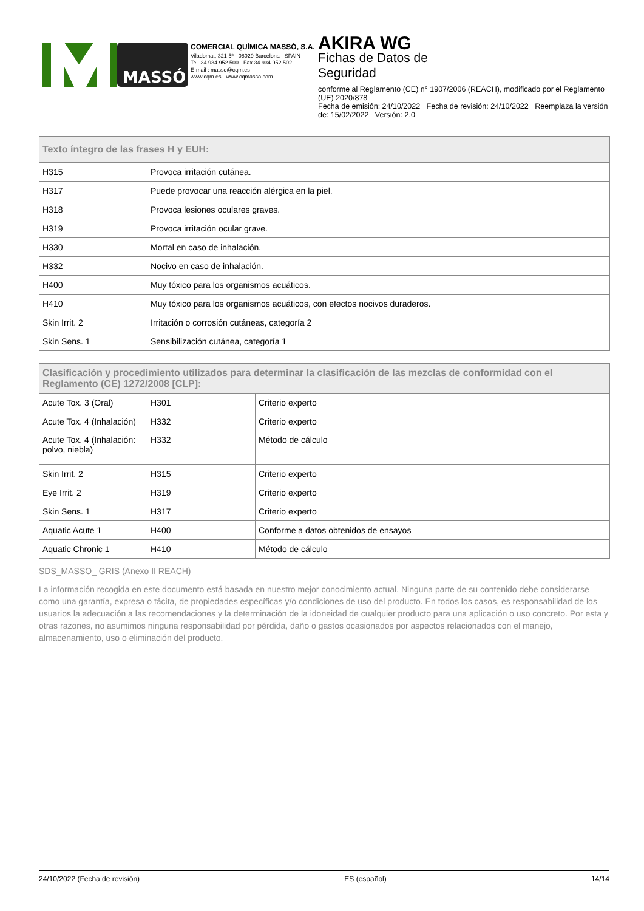MASSÓ
COMERCIAL QUÍMICA MASSÓ, S.A.
Viladomat, 321 5º - 08029 Barcelona - SPAIN
Tel. 34 934 952 500 - Fax 34 934 952 502
E-mail : masso@cqm.es
www.cqm.es - www.cqmasso.com
AKIRA WG
Fichas de Datos de
Seguridad
conforme al Reglamento (CE) n° 1907/2006 (REACH), modificado por el Reglamento (UE) 2020/878
Fecha de emisión: 24/10/2022 Fecha de revisión: 24/10/2022 Reemplaza la versión de: 15/02/2022 Versión: 2.0
| Texto íntegro de las frases H y EUH: | |
| --- | --- |
| H315 | Provoca irritación cutánea. |
| H317 | Puede provocar una reacción alérgica en la piel. |
| H318 | Provoca lesiones oculares graves. |
| H319 | Provoca irritación ocular grave. |
| H330 | Mortal en caso de inhalación. |
| H332 | Nocivo en caso de inhalación. |
| H400 | Muy tóxico para los organismos acuáticos. |
| H410 | Muy tóxico para los organismos acuáticos, con efectos nocivos duraderos. |
| Skin Irrit. 2 | Irritación o corrosión cutáneas, categoría 2 |
| Skin Sens. 1 | Sensibilización cutánea, categoría 1 |
| Clasificación y procedimiento utilizados para determinar la clasificación de las mezclas de conformidad con el Reglamento (CE) 1272/2008 [CLP]: | | |
| --- | --- | --- |
| Acute Tox. 3 (Oral) | H301 | Criterio experto |
| Acute Tox. 4 (Inhalación) | H332 | Criterio experto |
| Acute Tox. 4 (Inhalación: polvo, niebla) | H332 | Método de cálculo |
| Skin Irrit. 2 | H315 | Criterio experto |
| Eye Irrit. 2 | H319 | Criterio experto |
| Skin Sens. 1 | H317 | Criterio experto |
| Aquatic Acute 1 | H400 | Conforme a datos obtenidos de ensayos |
| Aquatic Chronic 1 | H410 | Método de cálculo |
SDS_MASSO_ GRIS (Anexo II REACH)
La información recogida en este documento está basada en nuestro mejor conocimiento actual. Ninguna parte de su contenido debe considerarse como una garantía, expresa o tácita, de propiedades específicas y/o condiciones de uso del producto. En todos los casos, es responsabilidad de los usuarios la adecuación a las recomendaciones y la determinación de la idoneidad de cualquier producto para una aplicación o uso concreto. Por esta y otras razones, no asumimos ninguna responsabilidad por pérdida, daño o gastos ocasionados por aspectos relacionados con el manejo, almacenamiento, uso o eliminación del producto.
24/10/2022 (Fecha de revisión) ES (español) 14/14